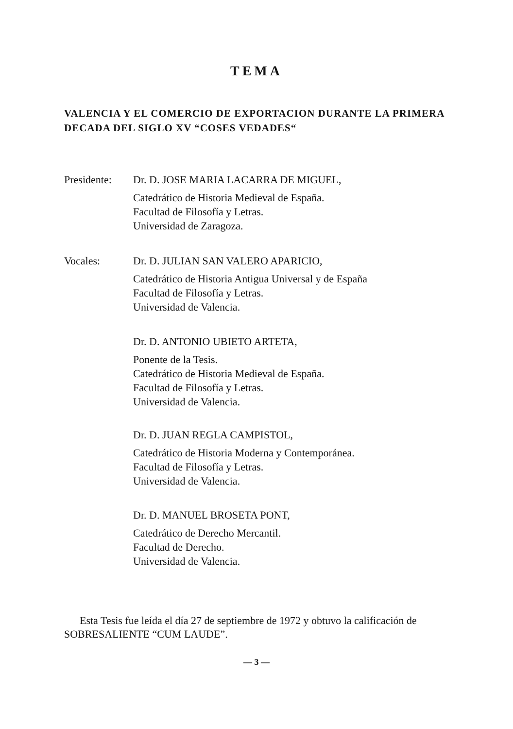TEMA
VALENCIA Y EL COMERCIO DE EXPORTACION DURANTE LA PRIMERA DECADA DEL SIGLO XV “COSES VEDADES“
Presidente:
Dr. D. JOSE MARIA LACARRA DE MIGUEL,
Catedrático de Historia Medieval de España.
Facultad de Filosofía y Letras.
Universidad de Zaragoza.
Vocales: Dr. D. JULIAN SAN VALERO APARICIO,
Catedrático de Historia Antigua Universal y de España
Facultad de Filosofía y Letras.
Universidad de Valencia.
Dr. D. ANTONIO UBIETO ARTETA,
Ponente de la Tesis.
Catedrático de Historia Medieval de España.
Facultad de Filosofía y Letras.
Universidad de Valencia.
Dr. D. JUAN REGLA CAMPISTOL,
Catedrático de Historia Moderna y Contemporánea.
Facultad de Filosofía y Letras.
Universidad de Valencia.
Dr. D. MANUEL BROSETA PONT,
Catedrático de Derecho Mercantil.
Facultad de Derecho.
Universidad de Valencia.
Esta Tesis fue leída el día 27 de septiembre de 1972 y obtuvo la calificación de SOBRESALIENTE “CUM LAUDE”.
— 3 —